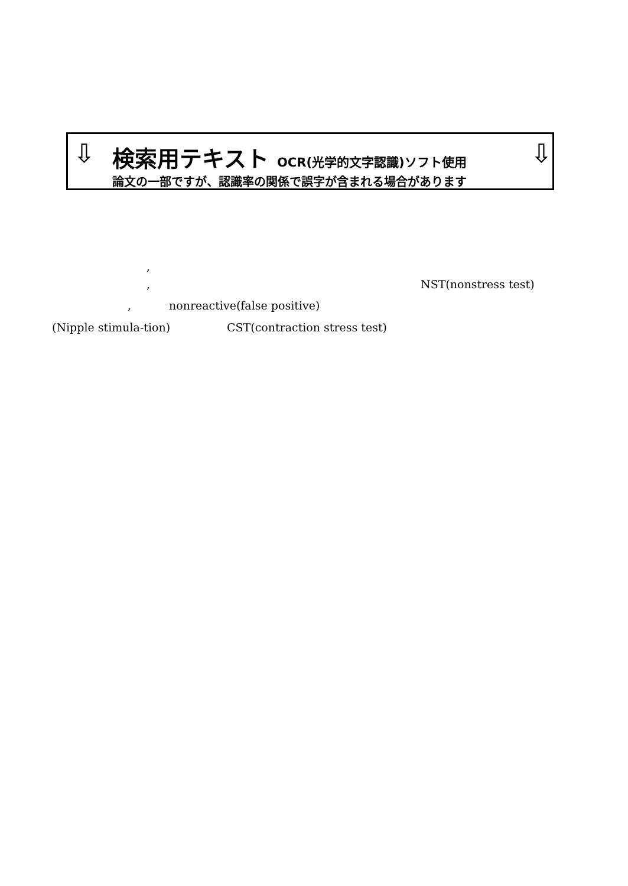⇩ ⇩
検索用テキスト OCR(光学的文字認識)ソフト使用
論文の一部ですが、認識率の関係で誤字が含まれる場合があります
,
, NST(nonstress test)
, nonreactive(false positive)
(Nipple stimula-tion) CST(contraction stress test)